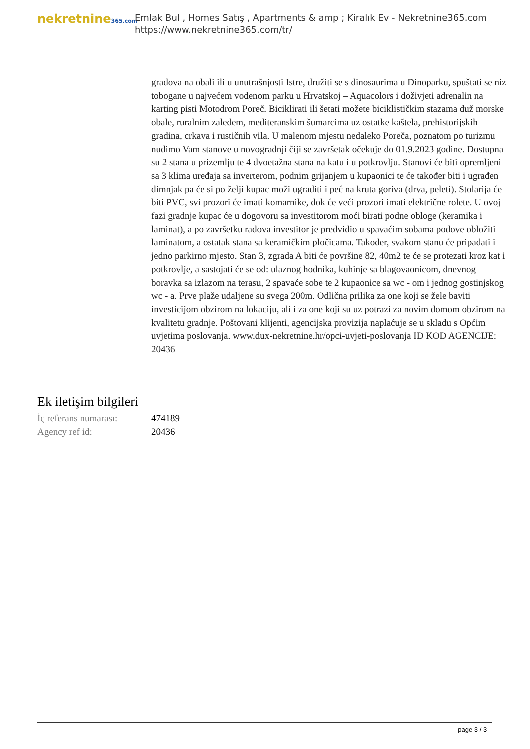nekretnine365.com
Emlak Bul , Homes Satış , Apartments & amp ; Kiralık Ev - Nekretnine365.com
https://www.nekretnine365.com/tr/
gradova na obali ili u unutrašnjosti Istre, družiti se s dinosaurima u Dinoparku, spuštati se niz tobogane u najvećem vodenom parku u Hrvatskoj – Aquacolors i doživjeti adrenalin na karting pisti Motodrom Poreč. Biciklirati ili šetati možete biciklističkim stazama duž morske obale, ruralnim zaleđem, mediteranskim šumarcima uz ostatke kaštela, prehistorijskih gradina, crkava i rustičnih vila. U malenom mjestu nedaleko Poreča, poznatom po turizmu nudimo Vam stanove u novogradnji čiji se završetak očekuje do 01.9.2023 godine. Dostupna su 2 stana u prizemlju te 4 dvoetažna stana na katu i u potkrovlju. Stanovi će biti opremljeni sa 3 klima uređaja sa inverterom, podnim grijanjem u kupaonici te će također biti i ugrađen dimnjak pa će si po želji kupac moži ugraditi i peć na kruta goriva (drva, peleti). Stolarija će biti PVC, svi prozori će imati komarnike, dok će veći prozori imati električne rolete. U ovoj fazi gradnje kupac će u dogovoru sa investitorom moći birati podne obloge (keramika i laminat), a po završetku radova investitor je predvidio u spavaćim sobama podove obložiti laminatom, a ostatak stana sa keramičkim pločicama. Također, svakom stanu će pripadati i jedno parkirno mjesto. Stan 3, zgrada A biti će površine 82, 40m2 te će se protezati kroz kat i potkrovlje, a sastojati će se od: ulaznog hodnika, kuhinje sa blagovaonicom, dnevnog boravka sa izlazom na terasu, 2 spavaće sobe te 2 kupaonice sa wc - om i jednog gostinjskog wc - a. Prve plaže udaljene su svega 200m. Odlična prilika za one koji se žele baviti investicijom obzirom na lokaciju, ali i za one koji su uz potrazi za novim domom obzirom na kvalitetu gradnje. Poštovani klijenti, agencijska provizija naplaćuje se u skladu s Općim uvjetima poslovanja. www.dux-nekretnine.hr/opci-uvjeti-poslovanja ID KOD AGENCIJE: 20436
Ek iletişim bilgileri
| İç referans numarası: | 474189 |
| Agency ref id: | 20436 |
page 3 / 3